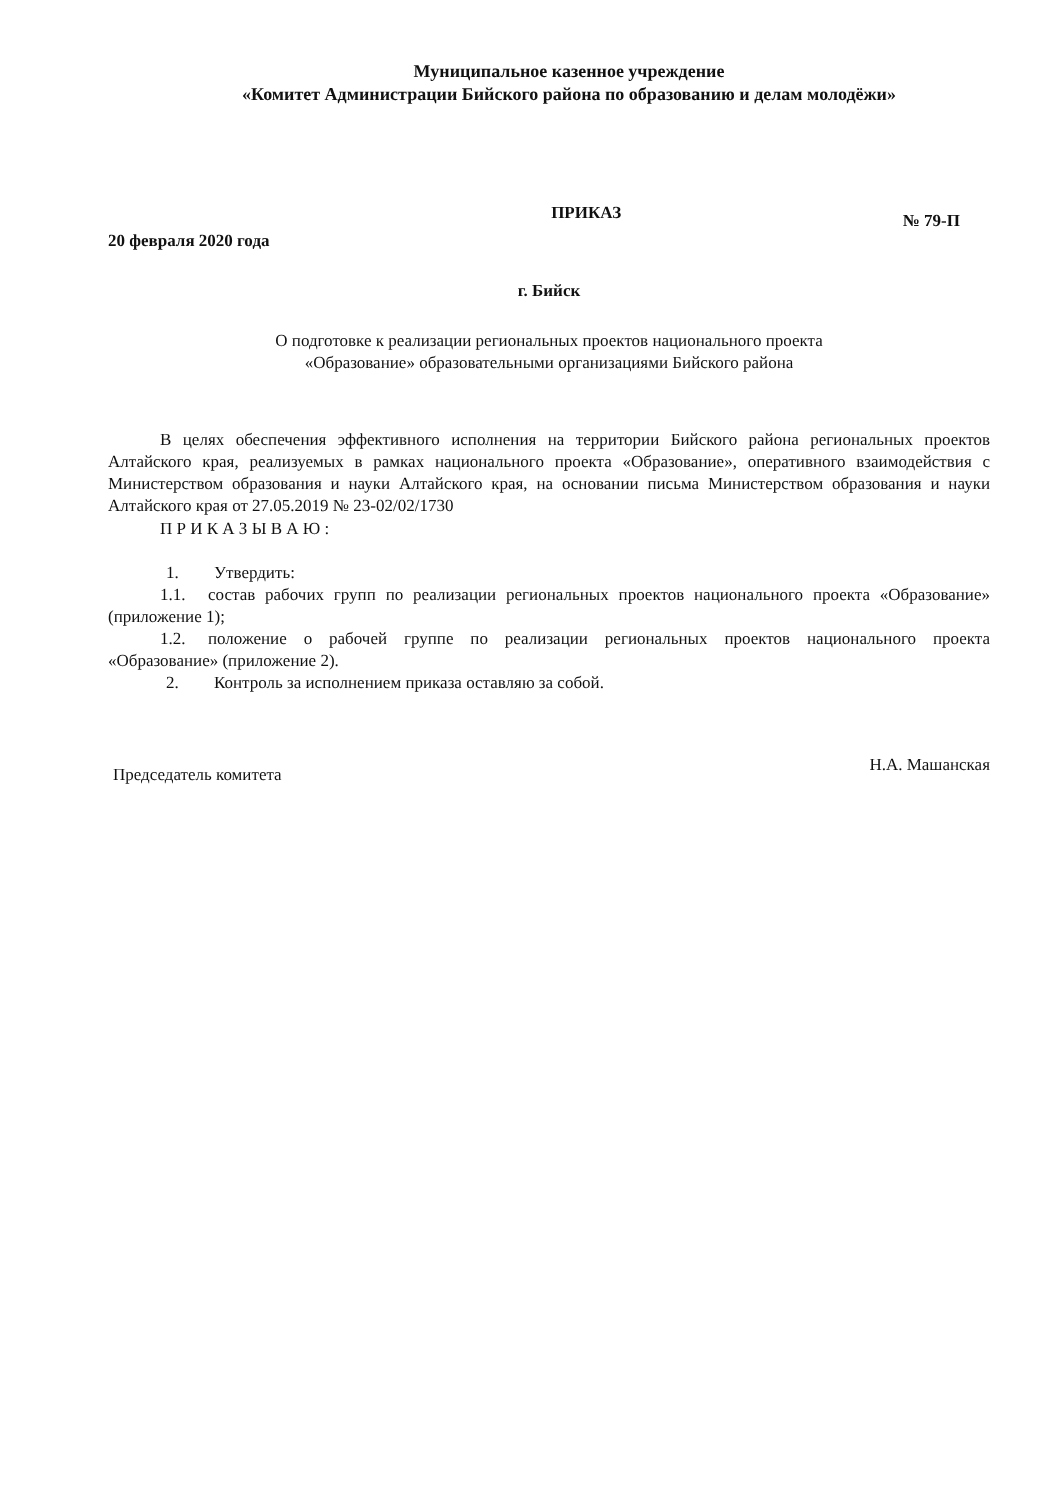Муниципальное казенное учреждение
«Комитет Администрации Бийского района по образованию и делам молодёжи»
20 февраля 2020 года
ПРИКАЗ
№ 79-П
г. Бийск
О подготовке к реализации региональных проектов национального проекта
«Образование» образовательными организациями Бийского района
В целях обеспечения эффективного исполнения на территории Бийского района региональных проектов Алтайского края, реализуемых в рамках национального проекта «Образование», оперативного взаимодействия с Министерством образования и науки Алтайского края, на основании письма Министерством образования и науки Алтайского края от 27.05.2019 № 23-02/02/1730
П Р И К А З Ы В А Ю :
1. Утвердить:
1.1. состав рабочих групп по реализации региональных проектов национального проекта «Образование» (приложение 1);
1.2. положение о рабочей группе по реализации региональных проектов национального проекта «Образование» (приложение 2).
2. Контроль за исполнением приказа оставляю за собой.
Председатель комитета
Н.А. Машанская